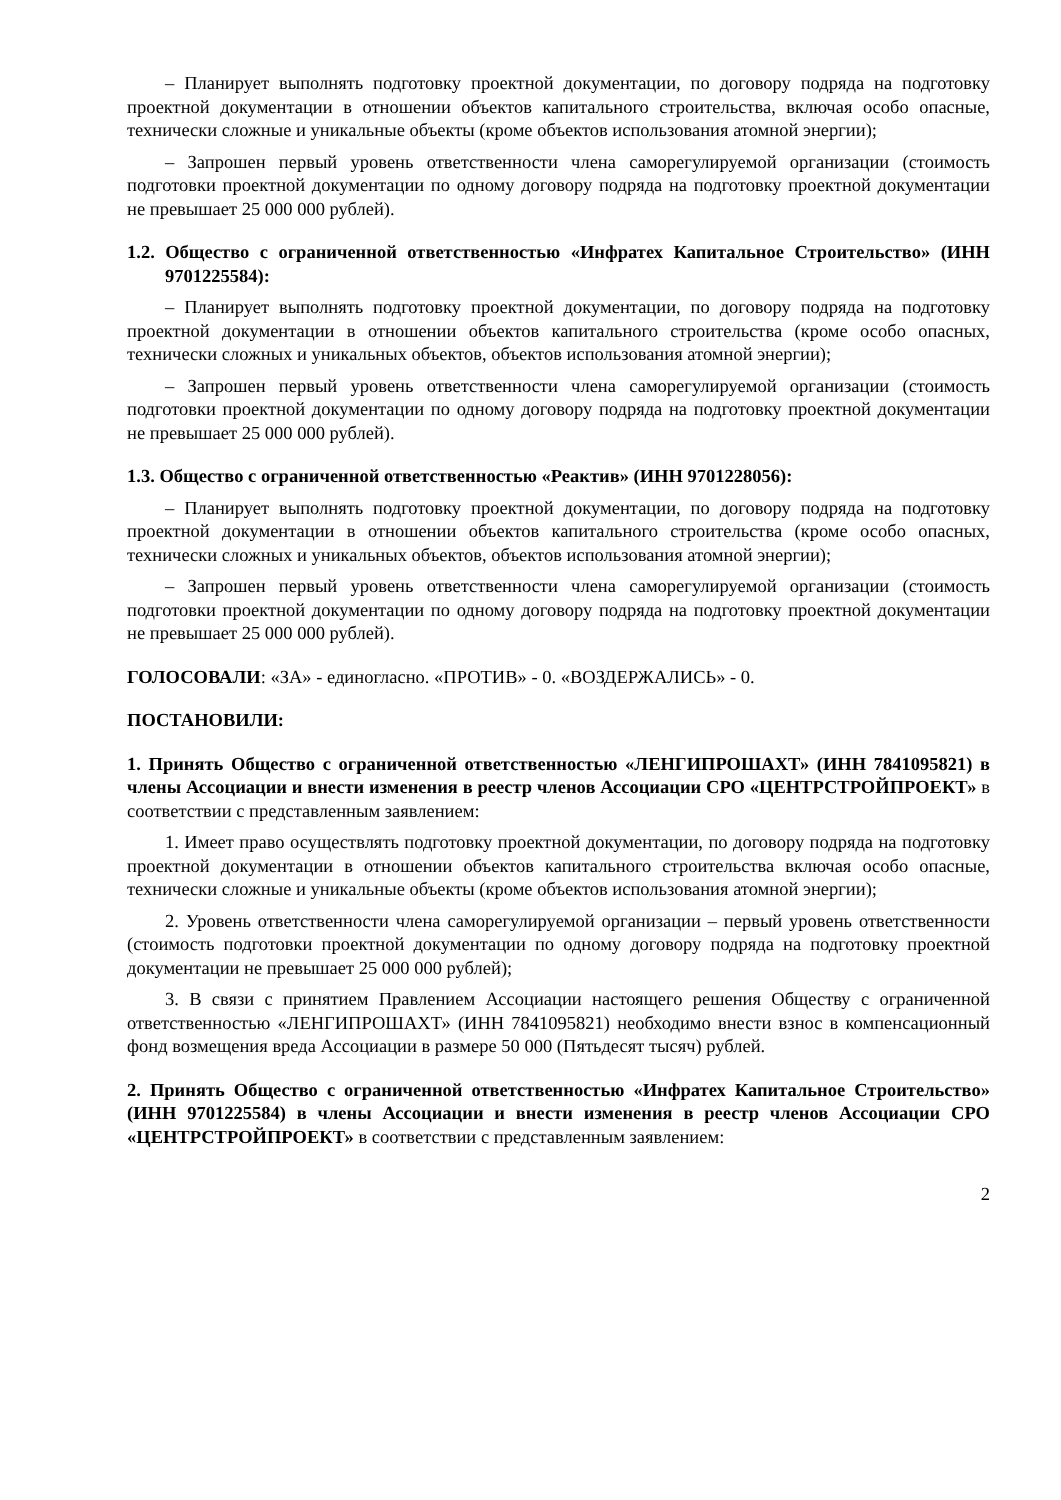– Планирует выполнять подготовку проектной документации, по договору подряда на подготовку проектной документации в отношении объектов капитального строительства, включая особо опасные, технически сложные и уникальные объекты (кроме объектов использования атомной энергии);
– Запрошен первый уровень ответственности члена саморегулируемой организации (стоимость подготовки проектной документации по одному договору подряда на подготовку проектной документации не превышает 25 000 000 рублей).
1.2. Общество с ограниченной ответственностью «Инфратех Капитальное Строительство» (ИНН 9701225584):
– Планирует выполнять подготовку проектной документации, по договору подряда на подготовку проектной документации в отношении объектов капитального строительства (кроме особо опасных, технически сложных и уникальных объектов, объектов использования атомной энергии);
– Запрошен первый уровень ответственности члена саморегулируемой организации (стоимость подготовки проектной документации по одному договору подряда на подготовку проектной документации не превышает 25 000 000 рублей).
1.3. Общество с ограниченной ответственностью «Реактив» (ИНН 9701228056):
– Планирует выполнять подготовку проектной документации, по договору подряда на подготовку проектной документации в отношении объектов капитального строительства (кроме особо опасных, технически сложных и уникальных объектов, объектов использования атомной энергии);
– Запрошен первый уровень ответственности члена саморегулируемой организации (стоимость подготовки проектной документации по одному договору подряда на подготовку проектной документации не превышает 25 000 000 рублей).
ГОЛОСОВАЛИ: «ЗА» - единогласно. «ПРОТИВ» - 0. «ВОЗДЕРЖАЛИСЬ» - 0.
ПОСТАНОВИЛИ:
1. Принять Общество с ограниченной ответственностью «ЛЕНГИПРОШАХТ» (ИНН 7841095821) в члены Ассоциации и внести изменения в реестр членов Ассоциации СРО «ЦЕНТРСТРОЙПРОЕКТ» в соответствии с представленным заявлением:
1. Имеет право осуществлять подготовку проектной документации, по договору подряда на подготовку проектной документации в отношении объектов капитального строительства включая особо опасные, технически сложные и уникальные объекты (кроме объектов использования атомной энергии);
2. Уровень ответственности члена саморегулируемой организации – первый уровень ответственности (стоимость подготовки проектной документации по одному договору подряда на подготовку проектной документации не превышает 25 000 000 рублей);
3. В связи с принятием Правлением Ассоциации настоящего решения Обществу с ограниченной ответственностью «ЛЕНГИПРОШАХТ» (ИНН 7841095821) необходимо внести взнос в компенсационный фонд возмещения вреда Ассоциации в размере 50 000 (Пятьдесят тысяч) рублей.
2. Принять Общество с ограниченной ответственностью «Инфратех Капитальное Строительство» (ИНН 9701225584) в члены Ассоциации и внести изменения в реестр членов Ассоциации СРО «ЦЕНТРСТРОЙПРОЕКТ» в соответствии с представленным заявлением:
2